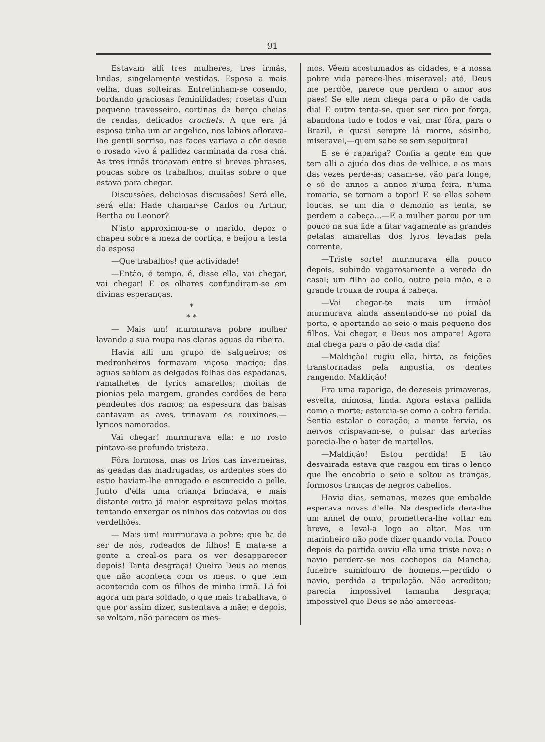91
Estavam alli tres mulheres, tres irmãs, lindas, singelamente vestidas. Esposa a mais velha, duas solteiras. Entretinham-se cosendo, bordando graciosas feminilidades; rosetas d'um pequeno travesseiro, cortinas de berço cheias de rendas, delicados crochets. A que era já esposa tinha um ar angelico, nos labios aflorava-lhe gentil sorriso, nas faces variava a côr desde o rosado vivo á pallidez carminada da rosa chá. As tres irmãs trocavam entre si breves phrases, poucas sobre os trabalhos, muitas sobre o que estava para chegar.
Discussões, deliciosas discussões! Será elle, será ella: Hade chamar-se Carlos ou Arthur, Bertha ou Leonor?
N'isto approximou-se o marido, depoz o chapeu sobre a meza de cortiça, e beijou a testa da esposa.
—Que trabalhos! que actividade!
—Então, é tempo, é, disse ella, vai chegar, vai chegar! E os olhares confundiram-se em divinas esperanças.
*
* *
— Mais um! murmurava pobre mulher lavando a sua roupa nas claras aguas da ribeira.
Havia alli um grupo de salgueiros; os medronheiros formavam viçoso maciço; das aguas sahiam as delgadas folhas das espadanas, ramalhetes de lyrios amarellos; moitas de pionias pela margem, grandes cordões de hera pendentes dos ramos; na espessura das balsas cantavam as aves, trinavam os rouxinoes,—lyricos namorados.
Vai chegar! murmurava ella: e no rosto pintava-se profunda tristeza.
Fôra formosa, mas os frios das inverneiras, as geadas das madrugadas, os ardentes soes do estio haviam-lhe enrugado e escurecido a pelle. Junto d'ella uma criança brincava, e mais distante outra já maior espreitava pelas moitas tentando enxergar os ninhos das cotovias ou dos verdelhões.
— Mais um! murmurava a pobre: que ha de ser de nós, rodeados de filhos! E mata-se a gente a creal-os para os ver desapparecer depois! Tanta desgraça! Queira Deus ao menos que não aconteça com os meus, o que tem acontecido com os filhos de minha irmã. Lá foi agora um para soldado, o que mais trabalhava, o que por assim dizer, sustentava a mãe; e depois, se voltam, não parecem os mes-
mos. Vêem acostumados ás cidades, e a nossa pobre vida parece-lhes miseravel; até, Deus me perdôe, parece que perdem o amor aos paes! Se elle nem chega para o pão de cada dia! E outro tenta-se, quer ser rico por força, abandona tudo e todos e vai, mar fóra, para o Brazil, e quasi sempre lá morre, sósinho, miseravel,—quem sabe se sem sepultura!
E se é rapariga? Confia a gente em que tem alli a ajuda dos dias de velhice, e as mais das vezes perde-as; casam-se, vão para longe, e só de annos a annos n'uma feira, n'uma romaria, se tornam a topar! E se ellas sahem loucas, se um dia o demonio as tenta, se perdem a cabeça...—E a mulher parou por um pouco na sua lide a fitar vagamente as grandes petalas amarellas dos lyros levadas pela corrente,
—Triste sorte! murmurava ella pouco depois, subindo vagarosamente a vereda do casal; um filho ao collo, outro pela mão, e a grande trouxa de roupa á cabeça.
—Vai chegar-te mais um irmão! murmurava ainda assentando-se no poial da porta, e apertando ao seio o mais pequeno dos filhos. Vai chegar, e Deus nos ampare! Agora mal chega para o pão de cada dia!
—Maldição! rugiu ella, hirta, as feições transtornadas pela angustia, os dentes rangendo. Maldição!
Era uma rapariga, de dezeseis primaveras, esvelta, mimosa, linda. Agora estava pallida como a morte; estorcia-se como a cobra ferida. Sentia estalar o coração; a mente fervia, os nervos crispavam-se, o pulsar das arterias parecia-lhe o bater de martellos.
—Maldição! Estou perdida! E tão desvairada estava que rasgou em tiras o lenço que lhe encobria o seio e soltou as tranças, formosos tranças de negros cabellos.
Havia dias, semanas, mezes que embalde esperava novas d'elle. Na despedida dera-lhe um annel de ouro, promettera-lhe voltar em breve, e leval-a logo ao altar. Mas um marinheiro não pode dizer quando volta. Pouco depois da partida ouviu ella uma triste nova: o navio perdera-se nos cachopos da Mancha, funebre sumidouro de homens,—perdido o navio, perdida a tripulação. Não acreditou; parecia impossivel tamanha desgraça; impossivel que Deus se não amerceas-